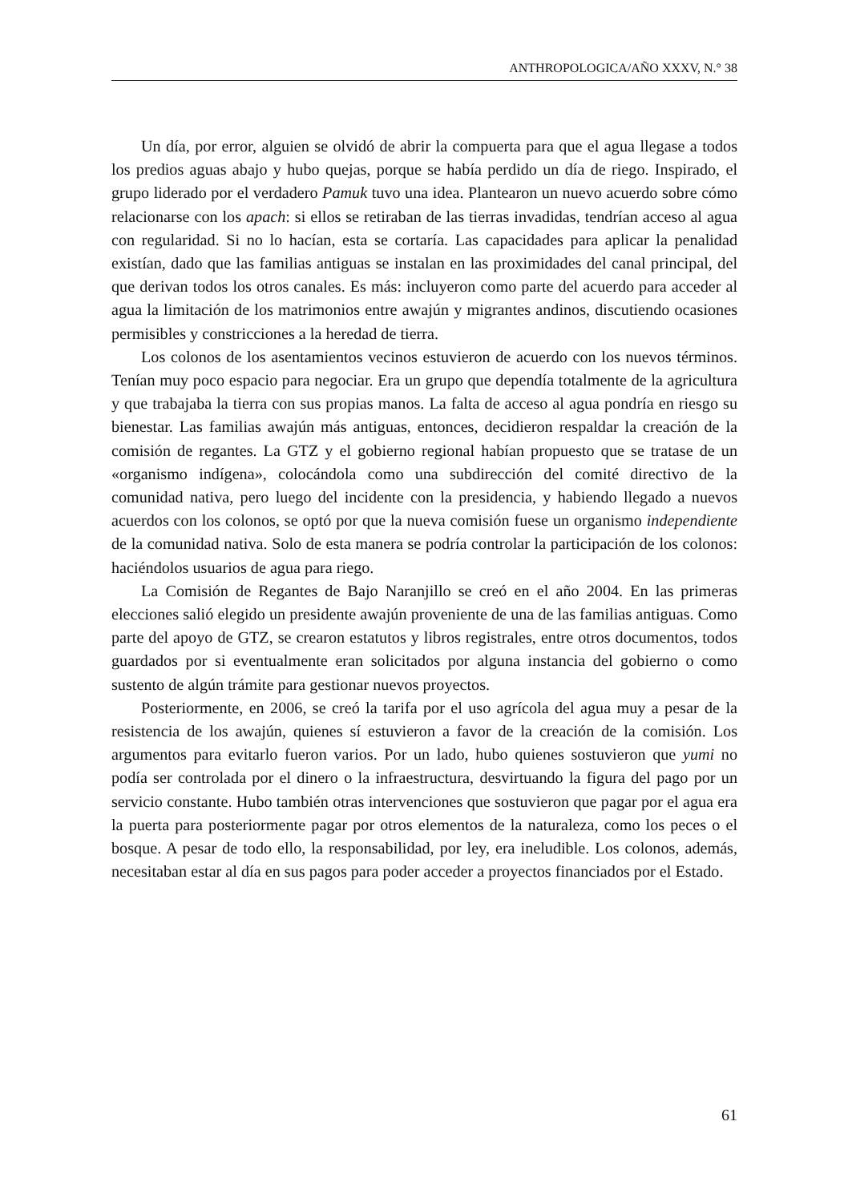ANTHROPOLOGICA/AÑO XXXV, N.° 38
Un día, por error, alguien se olvidó de abrir la compuerta para que el agua llegase a todos los predios aguas abajo y hubo quejas, porque se había perdido un día de riego. Inspirado, el grupo liderado por el verdadero Pamuk tuvo una idea. Plantearon un nuevo acuerdo sobre cómo relacionarse con los apach: si ellos se retiraban de las tierras invadidas, tendrían acceso al agua con regularidad. Si no lo hacían, esta se cortaría. Las capacidades para aplicar la penalidad existían, dado que las familias antiguas se instalan en las proximidades del canal principal, del que derivan todos los otros canales. Es más: incluyeron como parte del acuerdo para acceder al agua la limitación de los matrimonios entre awajún y migrantes andinos, discutiendo ocasiones permisibles y constricciones a la heredad de tierra.
Los colonos de los asentamientos vecinos estuvieron de acuerdo con los nuevos términos. Tenían muy poco espacio para negociar. Era un grupo que dependía totalmente de la agricultura y que trabajaba la tierra con sus propias manos. La falta de acceso al agua pondría en riesgo su bienestar. Las familias awajún más antiguas, entonces, decidieron respaldar la creación de la comisión de regantes. La GTZ y el gobierno regional habían propuesto que se tratase de un «organismo indígena», colocándola como una subdirección del comité directivo de la comunidad nativa, pero luego del incidente con la presidencia, y habiendo llegado a nuevos acuerdos con los colonos, se optó por que la nueva comisión fuese un organismo independiente de la comunidad nativa. Solo de esta manera se podría controlar la participación de los colonos: haciéndolos usuarios de agua para riego.
La Comisión de Regantes de Bajo Naranjillo se creó en el año 2004. En las primeras elecciones salió elegido un presidente awajún proveniente de una de las familias antiguas. Como parte del apoyo de GTZ, se crearon estatutos y libros registrales, entre otros documentos, todos guardados por si eventualmente eran solicitados por alguna instancia del gobierno o como sustento de algún trámite para gestionar nuevos proyectos.
Posteriormente, en 2006, se creó la tarifa por el uso agrícola del agua muy a pesar de la resistencia de los awajún, quienes sí estuvieron a favor de la creación de la comisión. Los argumentos para evitarlo fueron varios. Por un lado, hubo quienes sostuvieron que yumi no podía ser controlada por el dinero o la infraestructura, desvirtuando la figura del pago por un servicio constante. Hubo también otras intervenciones que sostuvieron que pagar por el agua era la puerta para posteriormente pagar por otros elementos de la naturaleza, como los peces o el bosque. A pesar de todo ello, la responsabilidad, por ley, era ineludible. Los colonos, además, necesitaban estar al día en sus pagos para poder acceder a proyectos financiados por el Estado.
61